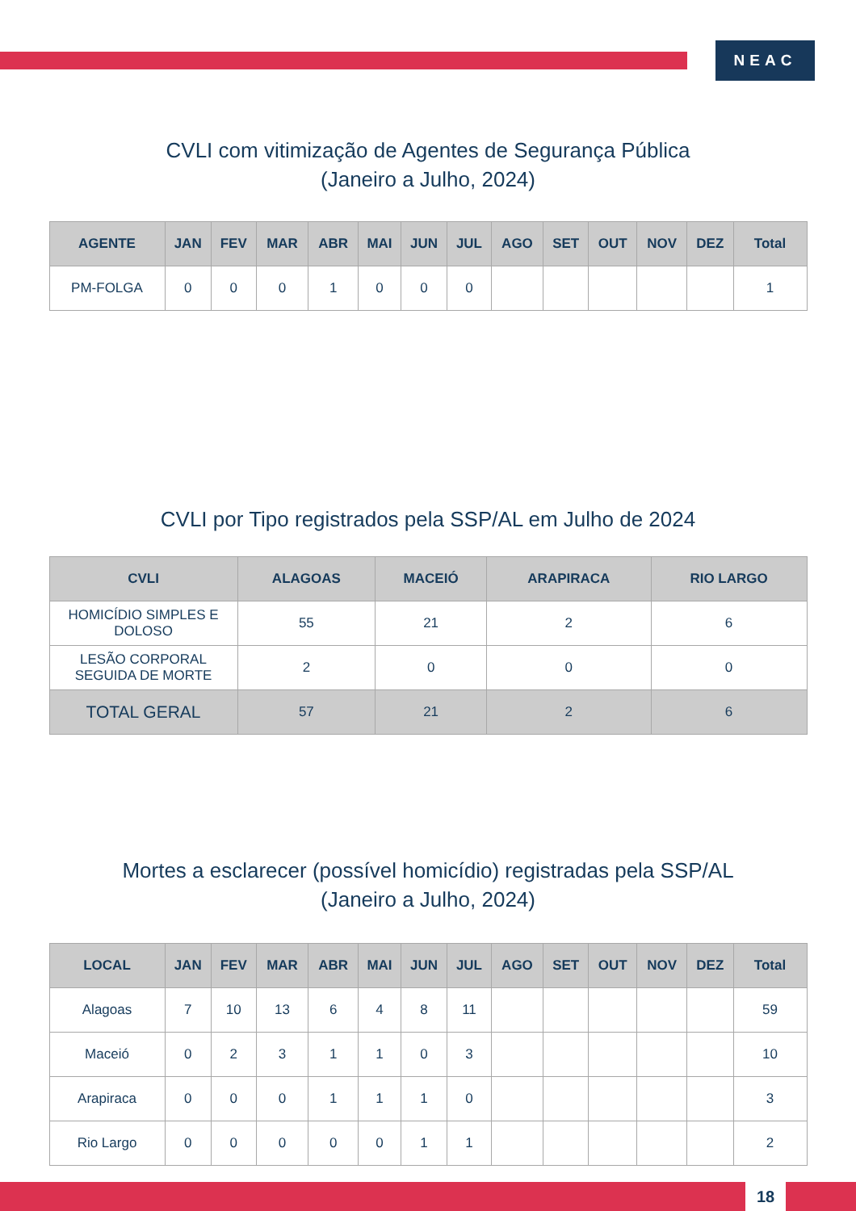NEAC
CVLI com vitimização de Agentes de Segurança Pública
(Janeiro a Julho, 2024)
| AGENTE | JAN | FEV | MAR | ABR | MAI | JUN | JUL | AGO | SET | OUT | NOV | DEZ | Total |
| --- | --- | --- | --- | --- | --- | --- | --- | --- | --- | --- | --- | --- | --- |
| PM-FOLGA | 0 | 0 | 0 | 1 | 0 | 0 | 0 | | | | | | 1 |
CVLI por Tipo registrados pela SSP/AL em Julho de 2024
| CVLI | ALAGOAS | MACEIÓ | ARAPIRACA | RIO LARGO |
| --- | --- | --- | --- | --- |
| HOMICÍDIO SIMPLES E DOLOSO | 55 | 21 | 2 | 6 |
| LESÃO CORPORAL SEGUIDA DE MORTE | 2 | 0 | 0 | 0 |
| TOTAL GERAL | 57 | 21 | 2 | 6 |
Mortes a esclarecer (possível homicídio) registradas pela SSP/AL
(Janeiro a Julho, 2024)
| LOCAL | JAN | FEV | MAR | ABR | MAI | JUN | JUL | AGO | SET | OUT | NOV | DEZ | Total |
| --- | --- | --- | --- | --- | --- | --- | --- | --- | --- | --- | --- | --- | --- |
| Alagoas | 7 | 10 | 13 | 6 | 4 | 8 | 11 | | | | | | 59 |
| Maceió | 0 | 2 | 3 | 1 | 1 | 0 | 3 | | | | | | 10 |
| Arapiraca | 0 | 0 | 0 | 1 | 1 | 1 | 0 | | | | | | 3 |
| Rio Largo | 0 | 0 | 0 | 0 | 0 | 1 | 1 | | | | | | 2 |
18